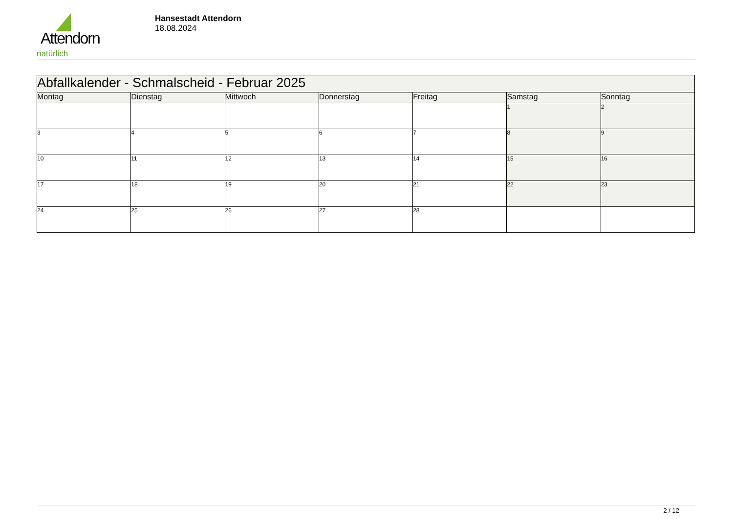Attendorn
natürlich
Hansestadt Attendorn
18.08.2024
| Abfallkalender - Schmalscheid - Februar 2025 | | | | | | |
| Montag | Dienstag | Mittwoch | Donnerstag | Freitag | Samstag | Sonntag |
| | | | | | 1 | 2 |
| 3 | 4 | 5 | 6 | 7 | 8 | 9 |
| 10 | 11 | 12 | 13 | 14 | 15 | 16 |
| 17 | 18 | 19 | 20 | 21 | 22 | 23 |
| 24 | 25 | 26 | 27 | 28 | | |
2 / 12